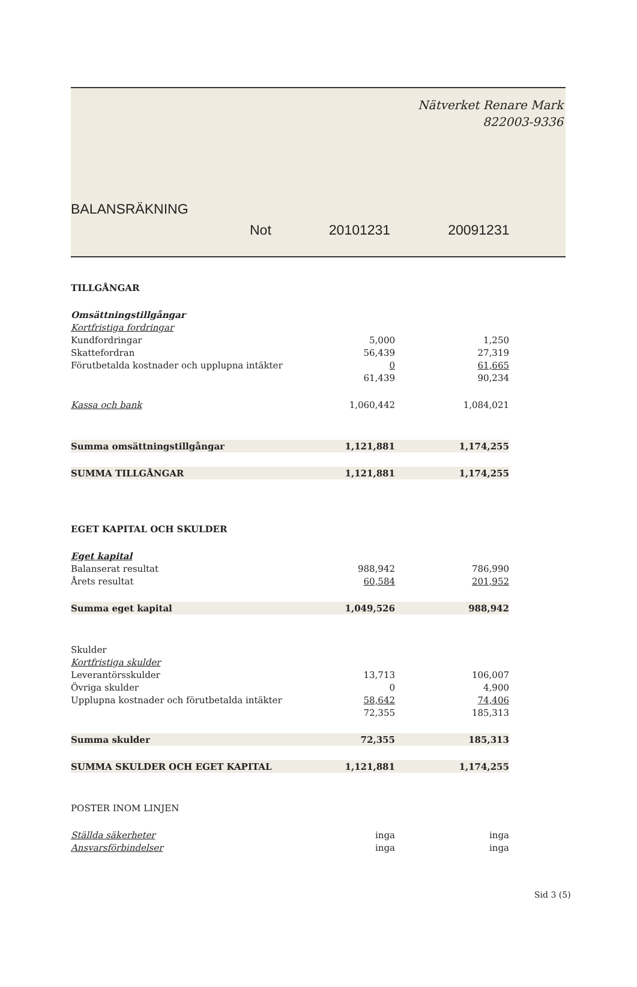Nätverket Renare Mark
822003-9336
BALANSRÄKNING
Not 20101231 20091231
| TILLGÅNGAR | | | |
| Omsättningstillgångar | | | |
| Kortfristiga fordringar | | | |
| Kundfordringar | 5,000 | | 1,250 |
| Skattefordran | 56,439 | | 27,319 |
| Förutbetalda kostnader och upplupna intäkter | 0 | | 61,665 |
| | 61,439 | | 90,234 |
| Kassa och bank | 1,060,442 | | 1,084,021 |
| Summa omsättningstillgångar | 1,121,881 | | 1,174,255 |
| SUMMA TILLGÅNGAR | 1,121,881 | | 1,174,255 |
| EGET KAPITAL OCH SKULDER | | | |
| Eget kapital | | | |
| Balanserat resultat | 988,942 | | 786,990 |
| Årets resultat | 60,584 | | 201,952 |
| Summa eget kapital | 1,049,526 | | 988,942 |
| Skulder | | | |
| Kortfristiga skulder | | | |
| Leverantörsskulder | 13,713 | | 106,007 |
| Övriga skulder | 0 | | 4,900 |
| Upplupna kostnader och förutbetalda intäkter | 58,642 | | 74,406 |
| | 72,355 | | 185,313 |
| Summa skulder | 72,355 | | 185,313 |
| SUMMA SKULDER OCH EGET KAPITAL | 1,121,881 | | 1,174,255 |
| POSTER INOM LINJEN | | | |
| Ställda säkerheter | inga | | inga |
| Ansvarsförbindelser | inga | | inga |
Sid 3 (5)